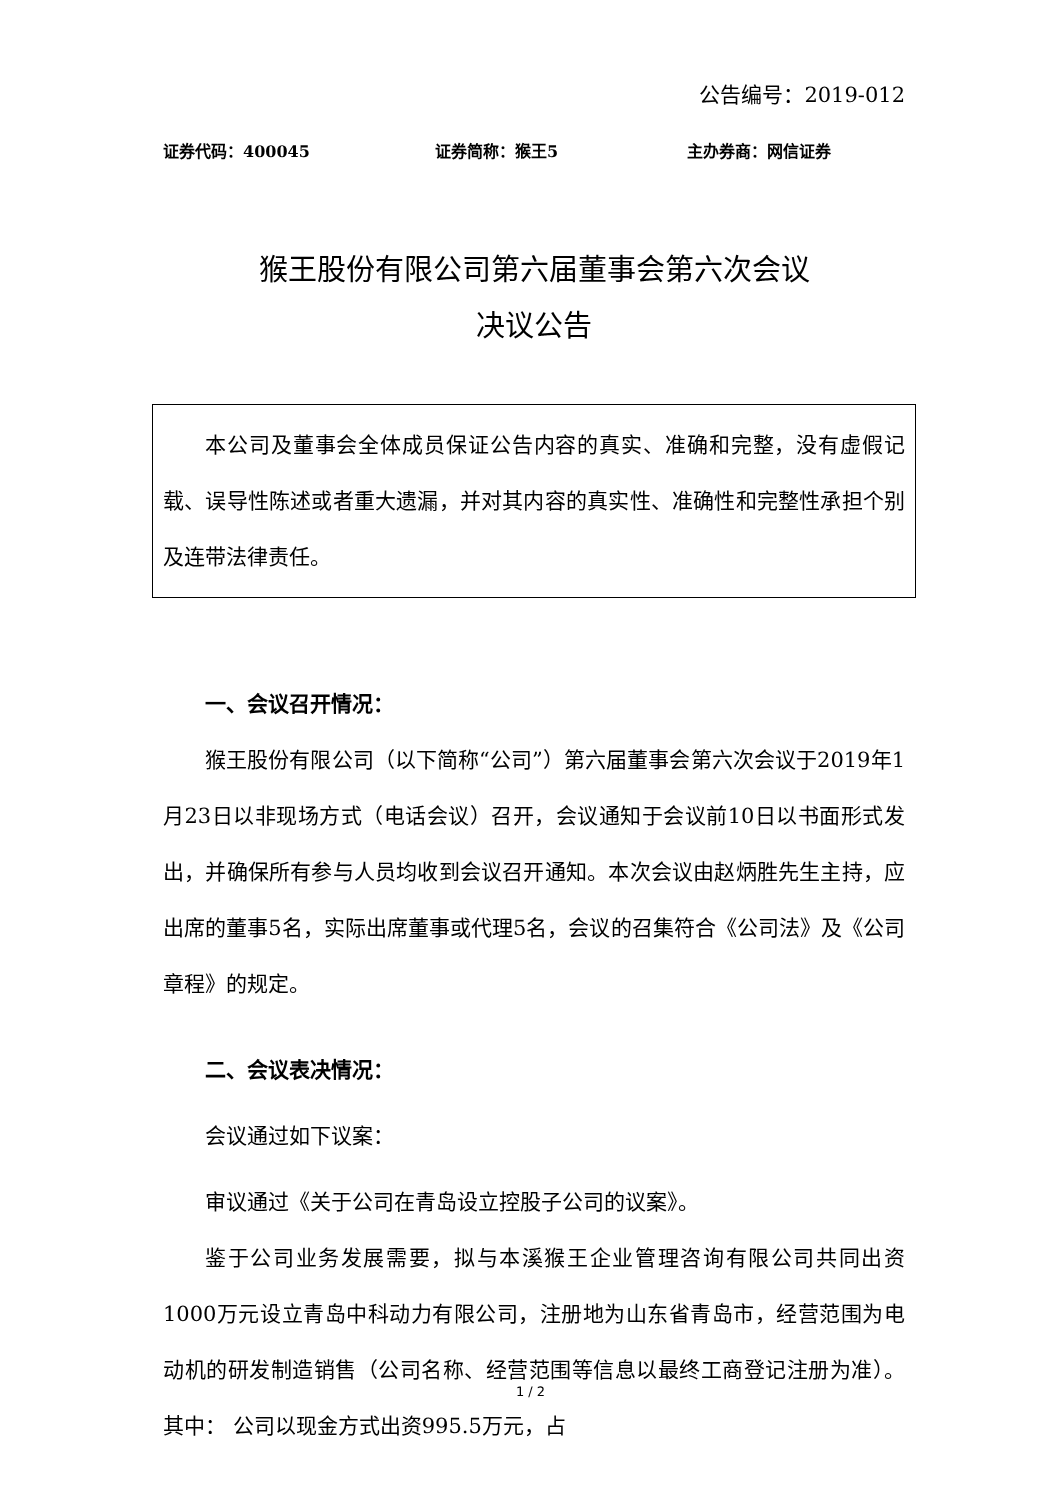公告编号：2019-012
证券代码：400045 证券简称：猴王5 主办券商：网信证券
猴王股份有限公司第六届董事会第六次会议
决议公告
本公司及董事会全体成员保证公告内容的真实、准确和完整，没有虚假记载、误导性陈述或者重大遗漏，并对其内容的真实性、准确性和完整性承担个别及连带法律责任。
一、会议召开情况：
猴王股份有限公司（以下简称“公司”）第六届董事会第六次会议于2019年1月23日以非现场方式（电话会议）召开，会议通知于会议前10日以书面形式发出，并确保所有参与人员均收到会议召开通知。本次会议由赵炳胜先生主持，应出席的董事5名，实际出席董事或代理5名，会议的召集符合《公司法》及《公司章程》的规定。
二、会议表决情况：
会议通过如下议案：
审议通过《关于公司在青岛设立控股子公司的议案》。
鉴于公司业务发展需要，拟与本溪猴王企业管理咨询有限公司共同出资1000万元设立青岛中科动力有限公司，注册地为山东省青岛市，经营范围为电动机的研发制造销售（公司名称、经营范围等信息以最终工商登记注册为准）。其中： 公司以现金方式出资995.5万元，占
1 / 2